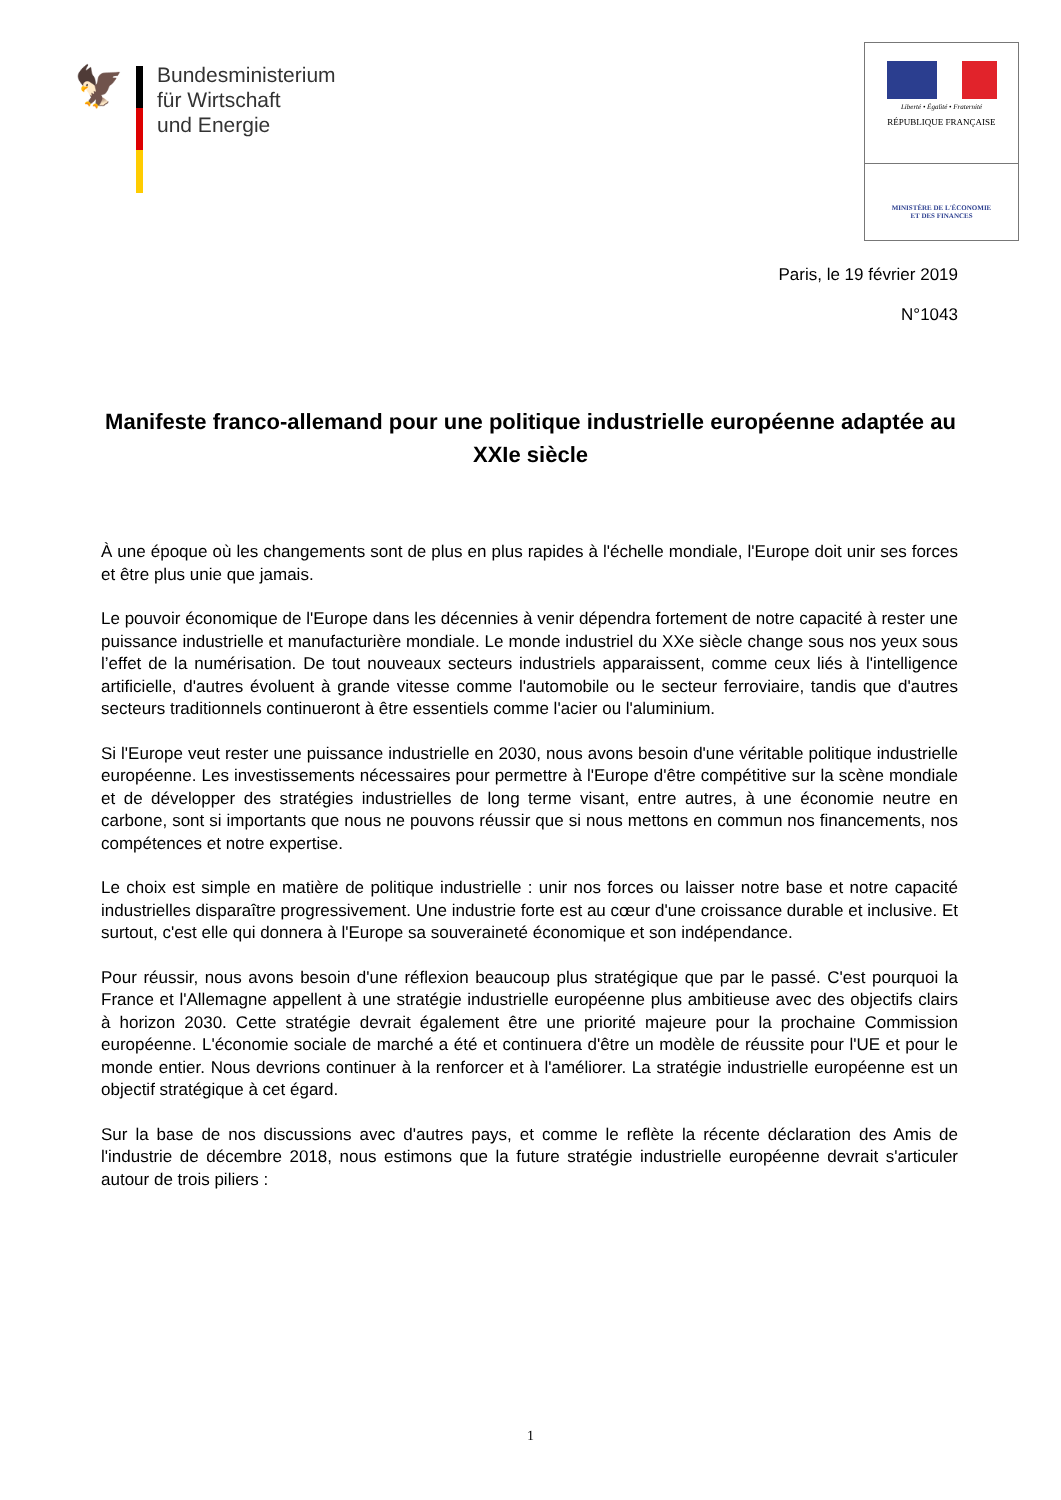🦅
Bundesministerium
für Wirtschaft
und Energie
Liberté • Égalité • Fraternité
RÉPUBLIQUE FRANÇAISE
MINISTÈRE DE L'ÉCONOMIE
ET DES FINANCES
Paris, le 19 février 2019
N°1043
Manifeste franco-allemand pour une politique industrielle européenne adaptée au XXIe siècle
À une époque où les changements sont de plus en plus rapides à l'échelle mondiale, l'Europe doit unir ses forces et être plus unie que jamais.
Le pouvoir économique de l'Europe dans les décennies à venir dépendra fortement de notre capacité à rester une puissance industrielle et manufacturière mondiale. Le monde industriel du XXe siècle change sous nos yeux sous l’effet de la numérisation. De tout nouveaux secteurs industriels apparaissent, comme ceux liés à l'intelligence artificielle, d'autres évoluent à grande vitesse comme l'automobile ou le secteur ferroviaire, tandis que d'autres secteurs traditionnels continueront à être essentiels comme l'acier ou l'aluminium.
Si l'Europe veut rester une puissance industrielle en 2030, nous avons besoin d'une véritable politique industrielle européenne. Les investissements nécessaires pour permettre à l'Europe d'être compétitive sur la scène mondiale et de développer des stratégies industrielles de long terme visant, entre autres, à une économie neutre en carbone, sont si importants que nous ne pouvons réussir que si nous mettons en commun nos financements, nos compétences et notre expertise.
Le choix est simple en matière de politique industrielle : unir nos forces ou laisser notre base et notre capacité industrielles disparaître progressivement. Une industrie forte est au cœur d'une croissance durable et inclusive. Et surtout, c'est elle qui donnera à l'Europe sa souveraineté économique et son indépendance.
Pour réussir, nous avons besoin d'une réflexion beaucoup plus stratégique que par le passé. C'est pourquoi la France et l'Allemagne appellent à une stratégie industrielle européenne plus ambitieuse avec des objectifs clairs à horizon 2030. Cette stratégie devrait également être une priorité majeure pour la prochaine Commission européenne. L'économie sociale de marché a été et continuera d'être un modèle de réussite pour l'UE et pour le monde entier. Nous devrions continuer à la renforcer et à l'améliorer. La stratégie industrielle européenne est un objectif stratégique à cet égard.
Sur la base de nos discussions avec d'autres pays, et comme le reflète la récente déclaration des Amis de l'industrie de décembre 2018, nous estimons que la future stratégie industrielle européenne devrait s'articuler autour de trois piliers :
1